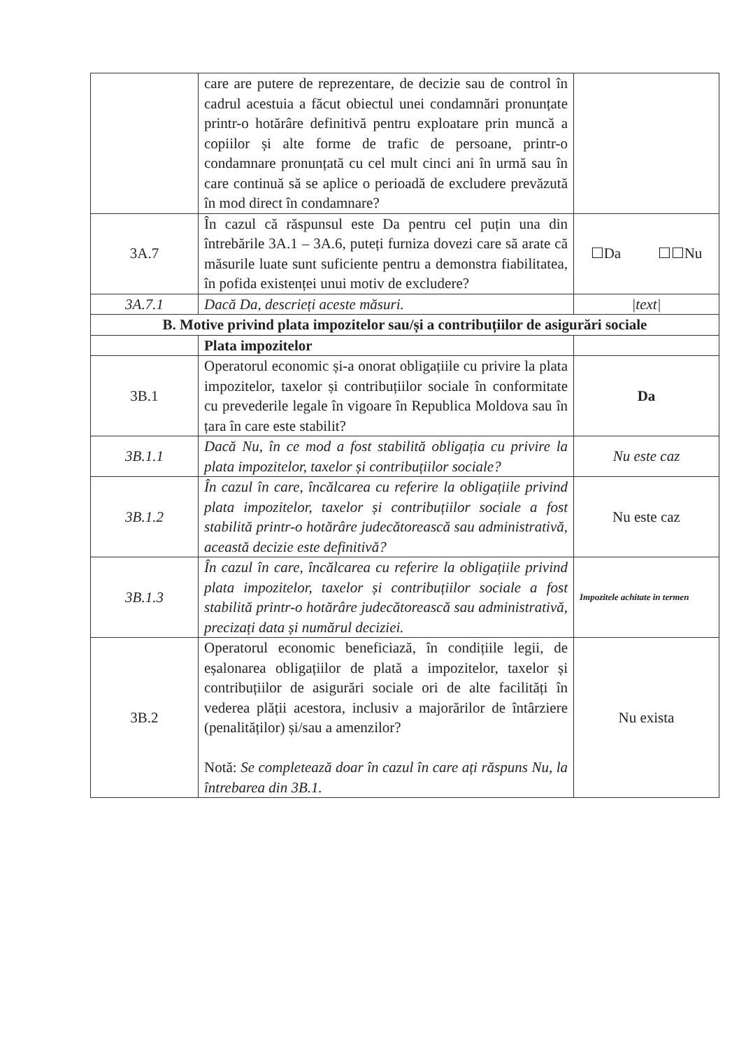| | care are putere de reprezentare, de decizie sau de control în cadrul acestuia a făcut obiectul unei condamnări pronunțate printr-o hotărâre definitivă pentru exploatare prin muncă a copiilor și alte forme de trafic de persoane, printr-o condamnare pronunțată cu cel mult cinci ani în urmă sau în care continuă să se aplice o perioadă de excludere prevăzută în mod direct în condamnare? | |
| 3A.7 | În cazul că răspunsul este Da pentru cel puțin una din întrebările 3A.1 – 3A.6, puteți furniza dovezi care să arate că măsurile luate sunt suficiente pentru a demonstra fiabilitatea, în pofida existenței unui motiv de excludere? | ☐Da ☐☐Nu |
| 3A.7.1 | Dacă Da, descrieți aceste măsuri. | /text/ |
| B. Motive privind plata impozitelor sau/și a contribuțiilor de asigurări sociale | | |
| | Plata impozitelor | |
| 3B.1 | Operatorul economic și-a onorat obligațiile cu privire la plata impozitelor, taxelor și contribuțiilor sociale în conformitate cu prevederile legale în vigoare în Republica Moldova sau în țara în care este stabilit? | Da |
| 3B.1.1 | Dacă Nu, în ce mod a fost stabilită obligația cu privire la plata impozitelor, taxelor și contribuțiilor sociale? | Nu este caz |
| 3B.1.2 | În cazul în care, încălcarea cu referire la obligațiile privind plata impozitelor, taxelor și contribuțiilor sociale a fost stabilită printr-o hotărâre judecătorească sau administrativă, această decizie este definitivă? | Nu este caz |
| 3B.1.3 | În cazul în care, încălcarea cu referire la obligațiile privind plata impozitelor, taxelor și contribuțiilor sociale a fost stabilită printr-o hotărâre judecătorească sau administrativă, precizați data și numărul deciziei. | Impozitele achitate in termen |
| 3B.2 | Operatorul economic beneficiază, în condițiile legii, de eșalonarea obligațiilor de plată a impozitelor, taxelor și contribuțiilor de asigurări sociale ori de alte facilități în vederea plății acestora, inclusiv a majorărilor de întârziere (penalităților) și/sau a amenzilor? Notă: Se completează doar în cazul în care ați răspuns Nu, la întrebarea din 3B.1. | Nu exista |